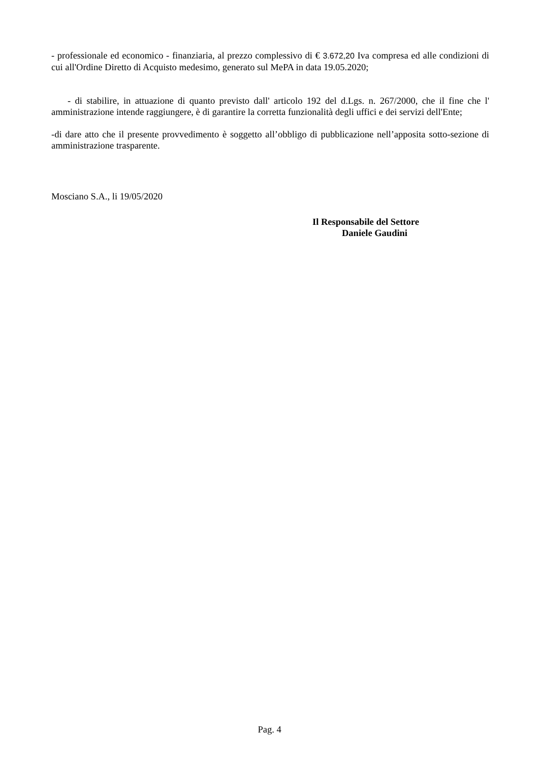- professionale ed economico - finanziaria, al prezzo complessivo di € 3.672,20 Iva compresa ed alle condizioni di cui all'Ordine Diretto di Acquisto medesimo, generato sul MePA in data 19.05.2020;
- di stabilire, in attuazione di quanto previsto dall' articolo 192 del d.Lgs. n. 267/2000, che il fine che l' amministrazione intende raggiungere, è di garantire la corretta funzionalità degli uffici e dei servizi dell'Ente;
-di dare atto che il presente provvedimento è soggetto all’obbligo di pubblicazione nell’apposita sotto-sezione di amministrazione trasparente.
Mosciano S.A., li 19/05/2020
Il Responsabile del Settore
Daniele Gaudini
Pag. 4